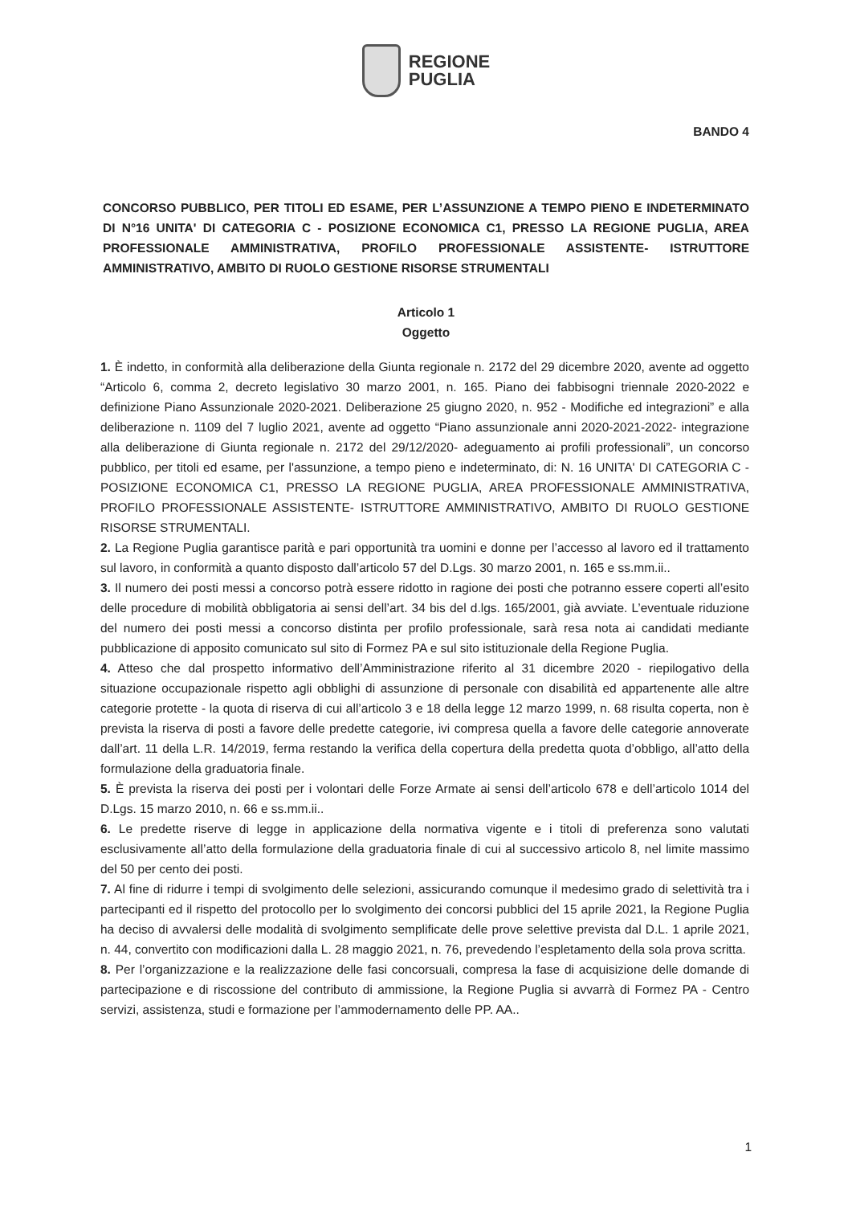REGIONE
PUGLIA
BANDO 4
CONCORSO PUBBLICO, PER TITOLI ED ESAME, PER L’ASSUNZIONE A TEMPO PIENO E INDETERMINATO DI N°16 UNITA' DI CATEGORIA C - POSIZIONE ECONOMICA C1, PRESSO LA REGIONE PUGLIA, AREA PROFESSIONALE AMMINISTRATIVA, PROFILO PROFESSIONALE ASSISTENTE- ISTRUTTORE AMMINISTRATIVO, AMBITO DI RUOLO GESTIONE RISORSE STRUMENTALI
Articolo 1
Oggetto
1. È indetto, in conformità alla deliberazione della Giunta regionale n. 2172 del 29 dicembre 2020, avente ad oggetto “Articolo 6, comma 2, decreto legislativo 30 marzo 2001, n. 165. Piano dei fabbisogni triennale 2020-2022 e definizione Piano Assunzionale 2020-2021. Deliberazione 25 giugno 2020, n. 952 - Modifiche ed integrazioni” e alla deliberazione n. 1109 del 7 luglio 2021, avente ad oggetto “Piano assunzionale anni 2020-2021-2022- integrazione alla deliberazione di Giunta regionale n. 2172 del 29/12/2020- adeguamento ai profili professionali”, un concorso pubblico, per titoli ed esame, per l'assunzione, a tempo pieno e indeterminato, di: N. 16 UNITA' DI CATEGORIA C - POSIZIONE ECONOMICA C1, PRESSO LA REGIONE PUGLIA, AREA PROFESSIONALE AMMINISTRATIVA, PROFILO PROFESSIONALE ASSISTENTE- ISTRUTTORE AMMINISTRATIVO, AMBITO DI RUOLO GESTIONE RISORSE STRUMENTALI.
2. La Regione Puglia garantisce parità e pari opportunità tra uomini e donne per l’accesso al lavoro ed il trattamento sul lavoro, in conformità a quanto disposto dall’articolo 57 del D.Lgs. 30 marzo 2001, n. 165 e ss.mm.ii..
3. Il numero dei posti messi a concorso potrà essere ridotto in ragione dei posti che potranno essere coperti all’esito delle procedure di mobilità obbligatoria ai sensi dell’art. 34 bis del d.lgs. 165/2001, già avviate. L’eventuale riduzione del numero dei posti messi a concorso distinta per profilo professionale, sarà resa nota ai candidati mediante pubblicazione di apposito comunicato sul sito di Formez PA e sul sito istituzionale della Regione Puglia.
4. Atteso che dal prospetto informativo dell’Amministrazione riferito al 31 dicembre 2020 - riepilogativo della situazione occupazionale rispetto agli obblighi di assunzione di personale con disabilità ed appartenente alle altre categorie protette - la quota di riserva di cui all’articolo 3 e 18 della legge 12 marzo 1999, n. 68 risulta coperta, non è prevista la riserva di posti a favore delle predette categorie, ivi compresa quella a favore delle categorie annoverate dall’art. 11 della L.R. 14/2019, ferma restando la verifica della copertura della predetta quota d’obbligo, all’atto della formulazione della graduatoria finale.
5. È prevista la riserva dei posti per i volontari delle Forze Armate ai sensi dell’articolo 678 e dell’articolo 1014 del D.Lgs. 15 marzo 2010, n. 66 e ss.mm.ii..
6. Le predette riserve di legge in applicazione della normativa vigente e i titoli di preferenza sono valutati esclusivamente all’atto della formulazione della graduatoria finale di cui al successivo articolo 8, nel limite massimo del 50 per cento dei posti.
7. Al fine di ridurre i tempi di svolgimento delle selezioni, assicurando comunque il medesimo grado di selettività tra i partecipanti ed il rispetto del protocollo per lo svolgimento dei concorsi pubblici del 15 aprile 2021, la Regione Puglia ha deciso di avvalersi delle modalità di svolgimento semplificate delle prove selettive prevista dal D.L. 1 aprile 2021, n. 44, convertito con modificazioni dalla L. 28 maggio 2021, n. 76, prevedendo l’espletamento della sola prova scritta.
8. Per l’organizzazione e la realizzazione delle fasi concorsuali, compresa la fase di acquisizione delle domande di partecipazione e di riscossione del contributo di ammissione, la Regione Puglia si avvarrà di Formez PA - Centro servizi, assistenza, studi e formazione per l’ammodernamento delle PP. AA..
1